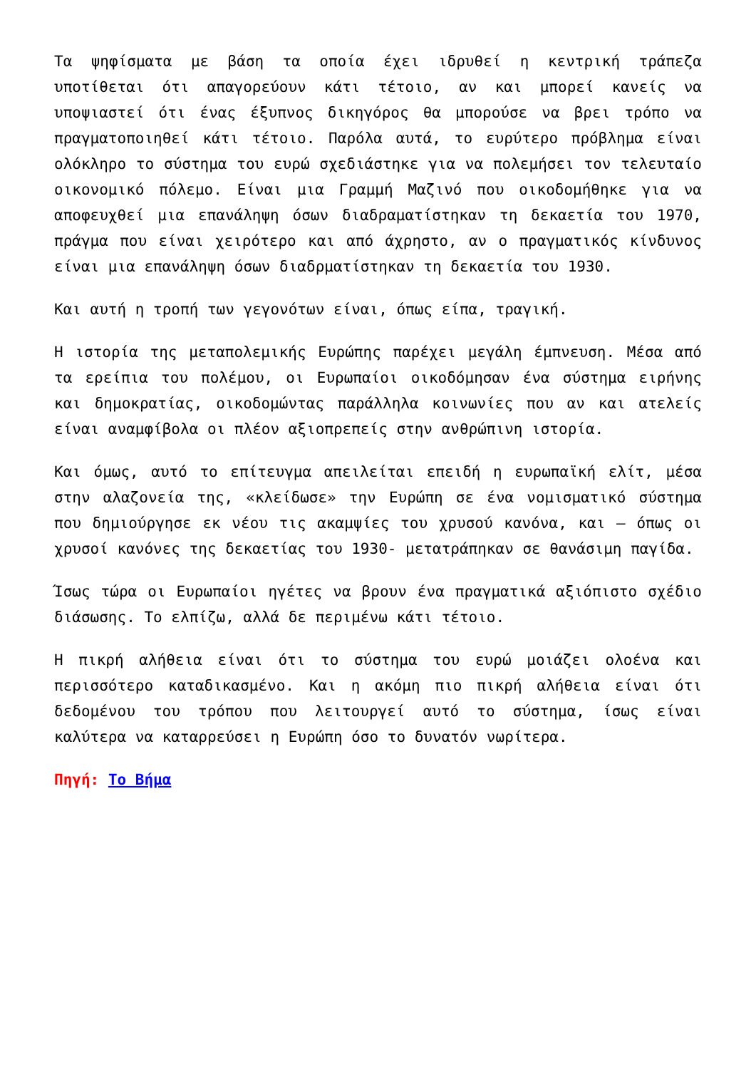Τα ψηφίσματα με βάση τα οποία έχει ιδρυθεί η κεντρική τράπεζα υποτίθεται ότι απαγορεύουν κάτι τέτοιο, αν και μπορεί κανείς να υποψιαστεί ότι ένας έξυπνος δικηγόρος θα μπορούσε να βρει τρόπο να πραγματοποιηθεί κάτι τέτοιο. Παρόλα αυτά, το ευρύτερο πρόβλημα είναι ολόκληρο το σύστημα του ευρώ σχεδιάστηκε για να πολεμήσει τον τελευταίο οικονομικό πόλεμο. Είναι μια Γραμμή Μαζινό που οικοδομήθηκε για να αποφευχθεί μια επανάληψη όσων διαδραματίστηκαν τη δεκαετία του 1970, πράγμα που είναι χειρότερο και από άχρηστο, αν ο πραγματικός κίνδυνος είναι μια επανάληψη όσων διαδρματίστηκαν τη δεκαετία του 1930.
Και αυτή η τροπή των γεγονότων είναι, όπως είπα, τραγική.
Η ιστορία της μεταπολεμικής Ευρώπης παρέχει μεγάλη έμπνευση. Μέσα από τα ερείπια του πολέμου, οι Ευρωπαίοι οικοδόμησαν ένα σύστημα ειρήνης και δημοκρατίας, οικοδομώντας παράλληλα κοινωνίες που αν και ατελείς είναι αναμφίβολα οι πλέον αξιοπρεπείς στην ανθρώπινη ιστορία.
Και όμως, αυτό το επίτευγμα απειλείται επειδή η ευρωπαϊκή ελίτ, μέσα στην αλαζονεία της, «κλείδωσε» την Ευρώπη σε ένα νομισματικό σύστημα που δημιούργησε εκ νέου τις ακαμψίες του χρυσού κανόνα, και – όπως οι χρυσοί κανόνες της δεκαετίας του 1930- μετατράπηκαν σε θανάσιμη παγίδα.
Ίσως τώρα οι Ευρωπαίοι ηγέτες να βρουν ένα πραγματικά αξιόπιστο σχέδιο διάσωσης. Το ελπίζω, αλλά δε περιμένω κάτι τέτοιο.
Η πικρή αλήθεια είναι ότι το σύστημα του ευρώ μοιάζει ολοένα και περισσότερο καταδικασμένο. Και η ακόμη πιο πικρή αλήθεια είναι ότι δεδομένου του τρόπου που λειτουργεί αυτό το σύστημα, ίσως είναι καλύτερα να καταρρεύσει η Ευρώπη όσο το δυνατόν νωρίτερα.
Πηγή: Το Βήμα